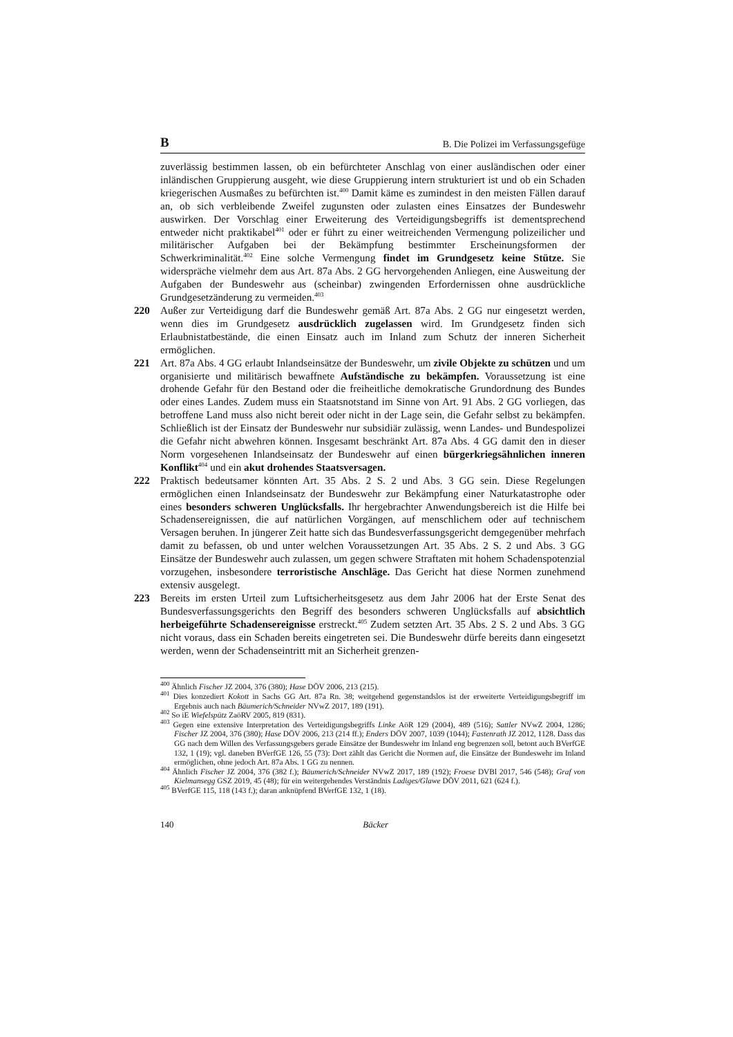B B. Die Polizei im Verfassungsgefüge
zuverlässig bestimmen lassen, ob ein befürchteter Anschlag von einer ausländischen oder einer inländischen Gruppierung ausgeht, wie diese Gruppierung intern strukturiert ist und ob ein Schaden kriegerischen Ausmaßes zu befürchten ist.<sup>400</sup> Damit käme es zumindest in den meisten Fällen darauf an, ob sich verbleibende Zweifel zugunsten oder zulasten eines Einsatzes der Bundeswehr auswirken. Der Vorschlag einer Erweiterung des Verteidigungsbegriffs ist dementsprechend entweder nicht praktikabel<sup>401</sup> oder er führt zu einer weitreichenden Vermengung polizeilicher und militärischer Aufgaben bei der Bekämpfung bestimmter Erscheinungsformen der Schwerkriminalität.<sup>402</sup> Eine solche Vermengung findet im Grundgesetz keine Stütze. Sie widerspräche vielmehr dem aus Art. 87a Abs. 2 GG hervorgehenden Anliegen, eine Ausweitung der Aufgaben der Bundeswehr aus (scheinbar) zwingenden Erfordernissen ohne ausdrückliche Grundgesetzänderung zu vermeiden.<sup>403</sup>
220 Außer zur Verteidigung darf die Bundeswehr gemäß Art. 87a Abs. 2 GG nur eingesetzt werden, wenn dies im Grundgesetz ausdrücklich zugelassen wird. Im Grundgesetz finden sich Erlaubnistatbestände, die einen Einsatz auch im Inland zum Schutz der inneren Sicherheit ermöglichen.
221 Art. 87a Abs. 4 GG erlaubt Inlandseinsätze der Bundeswehr, um zivile Objekte zu schützen und um organisierte und militärisch bewaffnete Aufständische zu bekämpfen. Voraussetzung ist eine drohende Gefahr für den Bestand oder die freiheitliche demokratische Grundordnung des Bundes oder eines Landes. Zudem muss ein Staatsnotstand im Sinne von Art. 91 Abs. 2 GG vorliegen, das betroffene Land muss also nicht bereit oder nicht in der Lage sein, die Gefahr selbst zu bekämpfen. Schließlich ist der Einsatz der Bundeswehr nur subsidiär zulässig, wenn Landes- und Bundespolizei die Gefahr nicht abwehren können. Insgesamt beschränkt Art. 87a Abs. 4 GG damit den in dieser Norm vorgesehenen Inlandseinsatz der Bundeswehr auf einen bürgerkriegsähnlichen inneren Konflikt<sup>404</sup> und ein akut drohendes Staatsversagen.
222 Praktisch bedeutsamer könnten Art. 35 Abs. 2 S. 2 und Abs. 3 GG sein. Diese Regelungen ermöglichen einen Inlandseinsatz der Bundeswehr zur Bekämpfung einer Naturkatastrophe oder eines besonders schweren Unglücksfalls. Ihr hergebrachter Anwendungsbereich ist die Hilfe bei Schadensereignissen, die auf natürlichen Vorgängen, auf menschlichem oder auf technischem Versagen beruhen. In jüngerer Zeit hatte sich das Bundesverfassungsgericht demgegenüber mehrfach damit zu befassen, ob und unter welchen Voraussetzungen Art. 35 Abs. 2 S. 2 und Abs. 3 GG Einsätze der Bundeswehr auch zulassen, um gegen schwere Straftaten mit hohem Schadenspotenzial vorzugehen, insbesondere terroristische Anschläge. Das Gericht hat diese Normen zunehmend extensiv ausgelegt.
223 Bereits im ersten Urteil zum Luftsicherheitsgesetz aus dem Jahr 2006 hat der Erste Senat des Bundesverfassungsgerichts den Begriff des besonders schweren Unglücksfalls auf absichtlich herbeigeführte Schadensereignisse erstreckt.<sup>405</sup> Zudem setzten Art. 35 Abs. 2 S. 2 und Abs. 3 GG nicht voraus, dass ein Schaden bereits eingetreten sei. Die Bundeswehr dürfe bereits dann eingesetzt werden, wenn der Schadenseintritt mit an Sicherheit grenzen-
<sup>400</sup> Ähnlich Fischer JZ 2004, 376 (380); Hase DÖV 2006, 213 (215).
<sup>401</sup> Dies konzediert Kokott in Sachs GG Art. 87a Rn. 38; weitgehend gegenstandslos ist der erweiterte Verteidigungsbegriff im Ergebnis auch nach Bäumerich/Schneider NVwZ 2017, 189 (191).
<sup>402</sup> So iE Wiefelspütz ZaöRV 2005, 819 (831).
<sup>403</sup> Gegen eine extensive Interpretation des Verteidigungsbegriffs Linke AöR 129 (2004), 489 (516); Sattler NVwZ 2004, 1286; Fischer JZ 2004, 376 (380); Hase DÖV 2006, 213 (214 ff.); Enders DÖV 2007, 1039 (1044); Fastenrath JZ 2012, 1128. Dass das GG nach dem Willen des Verfassungsgebers gerade Einsätze der Bundeswehr im Inland eng begrenzen soll, betont auch BVerfGE 132, 1 (19); vgl. daneben BVerfGE 126, 55 (73): Dort zählt das Gericht die Normen auf, die Einsätze der Bundeswehr im Inland ermöglichen, ohne jedoch Art. 87a Abs. 1 GG zu nennen.
<sup>404</sup> Ähnlich Fischer JZ 2004, 376 (382 f.); Bäumerich/Schneider NVwZ 2017, 189 (192); Froese DVBl 2017, 546 (548); Graf von Kielmansegg GSZ 2019, 45 (48); für ein weitergehendes Verständnis Ladiges/Glawe DÖV 2011, 621 (624 f.).
<sup>405</sup> BVerfGE 115, 118 (143 f.); daran anknüpfend BVerfGE 132, 1 (18).
140 Bäcker